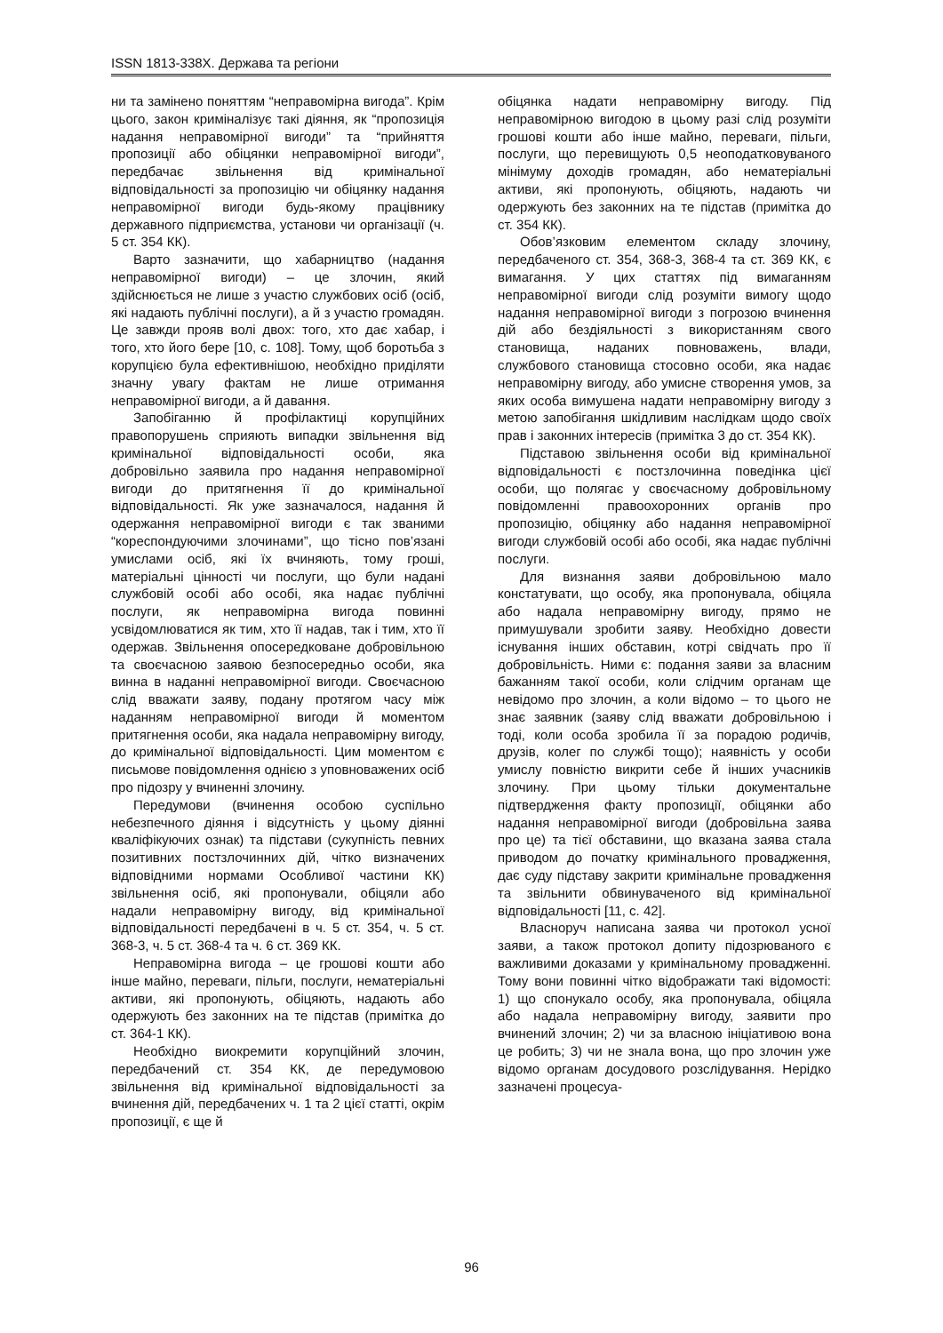ISSN 1813-338X. Держава та регіони
ни та замінено поняттям “неправомірна вигода”. Крім цього, закон криміналізує такі діяння, як “пропозиція надання неправомірної вигоди” та “прийняття пропозиції або обіцянки неправомірної вигоди”, передбачає звільнення від кримінальної відповідальності за пропозицію чи обіцянку надання неправомірної вигоди будь-якому працівнику державного підприємства, установи чи організації (ч. 5 ст. 354 КК).
Варто зазначити, що хабарництво (надання неправомірної вигоди) – це злочин, який здійснюється не лише з участю службових осіб (осіб, які надають публічні послуги), а й з участю громадян. Це завжди прояв волі двох: того, хто дає хабар, і того, хто його бере [10, с. 108]. Тому, щоб боротьба з корупцією була ефективнішою, необхідно приділяти значну увагу фактам не лише отримання неправомірної вигоди, а й давання.
Запобіганню й профілактиці корупційних правопорушень сприяють випадки звільнення від кримінальної відповідальності особи, яка добровільно заявила про надання неправомірної вигоди до притягнення її до кримінальної відповідальності. Як уже зазначалося, надання й одержання неправомірної вигоди є так званими “кореспондуючими злочинами”, що тісно пов’язані умислами осіб, які їх вчиняють, тому гроші, матеріальні цінності чи послуги, що були надані службовій особі або особі, яка надає публічні послуги, як неправомірна вигода повинні усвідомлюватися як тим, хто її надав, так і тим, хто її одержав. Звільнення опосередковане добровільною та своєчасною заявою безпосередньо особи, яка винна в наданні неправомірної вигоди. Своєчасною слід вважати заяву, подану протягом часу між наданням неправомірної вигоди й моментом притягнення особи, яка надала неправомірну вигоду, до кримінальної відповідальності. Цим моментом є письмове повідомлення однією з уповноважених осіб про підозру у вчиненні злочину.
Передумови (вчинення особою суспільно небезпечного діяння і відсутність у цьому діянні кваліфікуючих ознак) та підстави (сукупність певних позитивних постзлочинних дій, чітко визначених відповідними нормами Особливої частини КК) звільнення осіб, які пропонували, обіцяли або надали неправомірну вигоду, від кримінальної відповідальності передбачені в ч. 5 ст. 354, ч. 5 ст. 368-3, ч. 5 ст. 368-4 та ч. 6 ст. 369 КК.
Неправомірна вигода – це грошові кошти або інше майно, переваги, пільги, послуги, нематеріальні активи, які пропонують, обіцяють, надають або одержують без законних на те підстав (примітка до ст. 364-1 КК).
Необхідно виокремити корупційний злочин, передбачений ст. 354 КК, де передумовою звільнення від кримінальної відповідальності за вчинення дій, передбачених ч. 1 та 2 цієї статті, окрім пропозиції, є ще й
обіцянка надати неправомірну вигоду. Під неправомірною вигодою в цьому разі слід розуміти грошові кошти або інше майно, переваги, пільги, послуги, що перевищують 0,5 неоподатковуваного мінімуму доходів громадян, або нематеріальні активи, які пропонують, обіцяють, надають чи одержують без законних на те підстав (примітка до ст. 354 КК).
Обов’язковим елементом складу злочину, передбаченого ст. 354, 368-3, 368-4 та ст. 369 КК, є вимагання. У цих статтях під вимаганням неправомірної вигоди слід розуміти вимогу щодо надання неправомірної вигоди з погрозою вчинення дій або бездіяльності з використанням свого становища, наданих повноважень, влади, службового становища стосовно особи, яка надає неправомірну вигоду, або умисне створення умов, за яких особа вимушена надати неправомірну вигоду з метою запобігання шкідливим наслідкам щодо своїх прав і законних інтересів (примітка 3 до ст. 354 КК).
Підставою звільнення особи від кримінальної відповідальності є постзлочинна поведінка цієї особи, що полягає у своєчасному добровільному повідомленні правоохоронних органів про пропозицію, обіцянку або надання неправомірної вигоди службовій особі або особі, яка надає публічні послуги.
Для визнання заяви добровільною мало констатувати, що особу, яка пропонувала, обіцяла або надала неправомірну вигоду, прямо не примушували зробити заяву. Необхідно довести існування інших обставин, котрі свідчать про її добровільність. Ними є: подання заяви за власним бажанням такої особи, коли слідчим органам ще невідомо про злочин, а коли відомо – то цього не знає заявник (заяву слід вважати добровільною і тоді, коли особа зробила її за порадою родичів, друзів, колег по службі тощо); наявність у особи умислу повністю викрити себе й інших учасників злочину. При цьому тільки документальне підтвердження факту пропозиції, обіцянки або надання неправомірної вигоди (добровільна заява про це) та тієї обставини, що вказана заява стала приводом до початку кримінального провадження, дає суду підставу закрити кримінальне провадження та звільнити обвинуваченого від кримінальної відповідальності [11, с. 42].
Власноруч написана заява чи протокол усної заяви, а також протокол допиту підозрюваного є важливими доказами у кримінальному провадженні. Тому вони повинні чітко відображати такі відомості: 1) що спонукало особу, яка пропонувала, обіцяла або надала неправомірну вигоду, заявити про вчинений злочин; 2) чи за власною ініціативою вона це робить; 3) чи не знала вона, що про злочин уже відомо органам досудового розслідування. Нерідко зазначені процесуа-
96